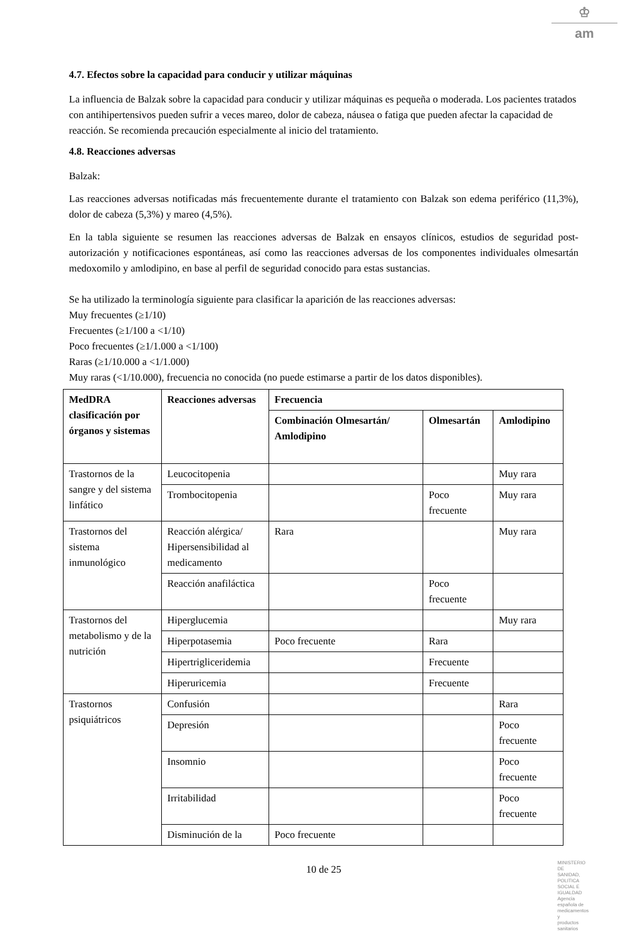♔
am
4.7. Efectos sobre la capacidad para conducir y utilizar máquinas
La influencia de Balzak sobre la capacidad para conducir y utilizar máquinas es pequeña o moderada. Los pacientes tratados con antihipertensivos pueden sufrir a veces mareo, dolor de cabeza, náusea o fatiga que pueden afectar la capacidad de reacción. Se recomienda precaución especialmente al inicio del tratamiento.
4.8. Reacciones adversas
Balzak:
Las reacciones adversas notificadas más frecuentemente durante el tratamiento con Balzak son edema periférico (11,3%), dolor de cabeza (5,3%) y mareo (4,5%).
En la tabla siguiente se resumen las reacciones adversas de Balzak en ensayos clínicos, estudios de seguridad post-autorización y notificaciones espontáneas, así como las reacciones adversas de los componentes individuales olmesartán medoxomilo y amlodipino, en base al perfil de seguridad conocido para estas sustancias.
Se ha utilizado la terminología siguiente para clasificar la aparición de las reacciones adversas:
Muy frecuentes (≥1/10)
Frecuentes (≥1/100 a <1/10)
Poco frecuentes (≥1/1.000 a <1/100)
Raras (≥1/10.000 a <1/1.000)
Muy raras (<1/10.000), frecuencia no conocida (no puede estimarse a partir de los datos disponibles).
| MedDRA clasificación por órganos y sistemas | Reacciones adversas | Frecuencia | | |
| --- | --- | --- | --- | --- |
| | | Combinación Olmesartán/ Amlodipino | Olmesartán | Amlodipino |
| Trastornos de la sangre y del sistema linfático | Leucocitopenia | | | Muy rara |
| | Trombocitopenia | | Poco frecuente | Muy rara |
| Trastornos del sistema inmunológico | Reacción alérgica/ Hipersensibilidad al medicamento | Rara | | Muy rara |
| | Reacción anafiláctica | | Poco frecuente | |
| Trastornos del metabolismo y de la nutrición | Hiperglucemia | | | Muy rara |
| | Hiperpotasemia | Poco frecuente | Rara | |
| | Hipertrigliceridemia | | Frecuente | |
| | Hiperuricemia | | Frecuente | |
| Trastornos psiquiátricos | Confusión | | | Rara |
| | Depresión | | | Poco frecuente |
| | Insomnio | | | Poco frecuente |
| | Irritabilidad | | | Poco frecuente |
| | Disminución de la | Poco frecuente | | |
10 de 25
MINISTERIO DE
SANIDAD, POLITICA
SOCIAL E IGUALDAD
Agencia española de
medicamentos y
productos sanitarios